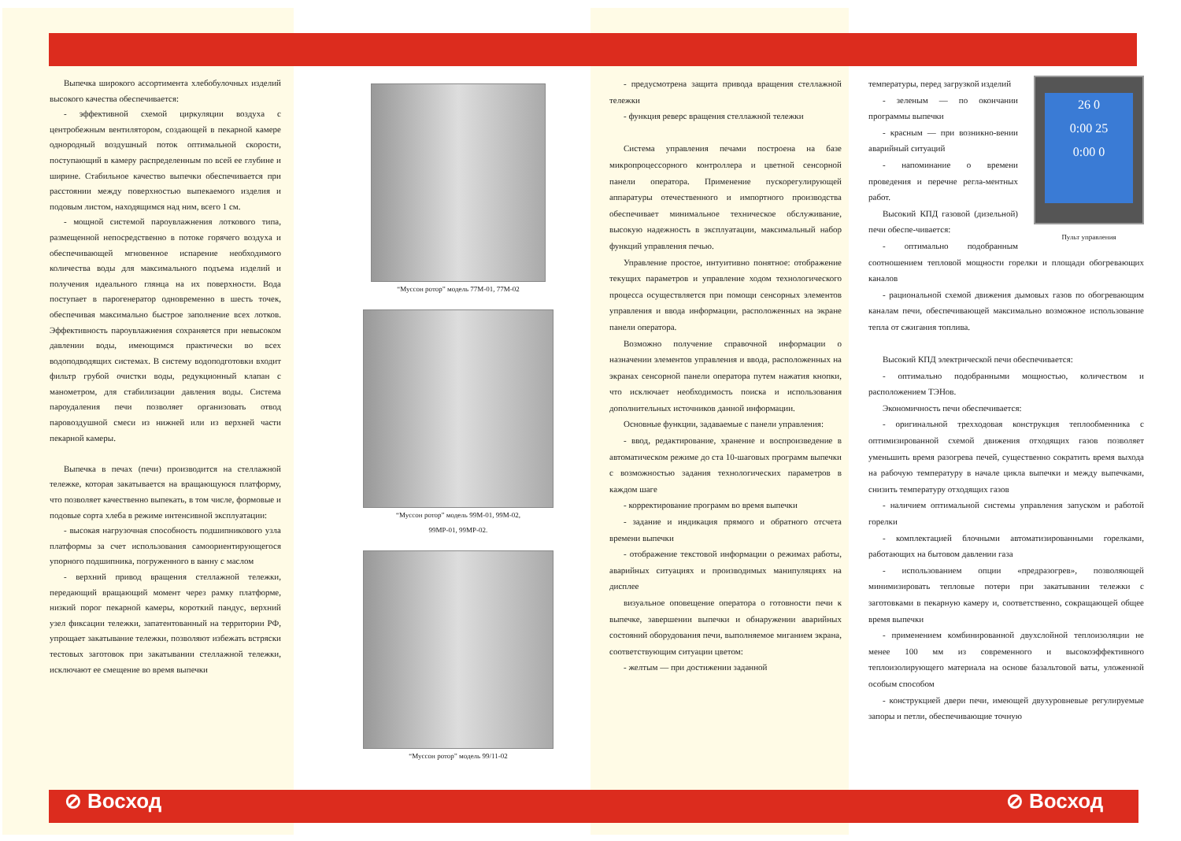⊘ Восход ⊘ Восход
Выпечка широкого ассортимента хлебобулочных изделий высокого качества обеспечивается:
- эффективной схемой циркуляции воздуха с центробежным вентилятором, создающей в пекарной камере однородный воздушный поток оптимальной скорости, поступающий в камеру распределенным по всей ее глубине и ширине. Стабильное качество выпечки обеспечивается при расстоянии между поверхностью выпекаемого изделия и подовым листом, находящимся над ним, всего 1 см.
- мощной системой пароувлажнения лоткового типа, размещенной непосредственно в потоке горячего воздуха и обеспечивающей мгновенное испарение необходимого количества воды для максимального подъема изделий и получения идеального глянца на их поверхности. Вода поступает в парогенератор одновременно в шесть точек, обеспечивая максимально быстрое заполнение всех лотков. Эффективность пароувлажнения сохраняется при невысоком давлении воды, имеющимся практически во всех водоподводящих системах. В систему водоподготовки входит фильтр грубой очистки воды, редукционный клапан с манометром, для стабилизации давления воды. Система пароудаления печи позволяет организовать отвод паровоздушной смеси из нижней или из верхней части пекарной камеры.
Выпечка в печах (печи) производится на стеллажной тележке, которая закатывается на вращающуюся платформу, что позволяет качественно выпекать, в том числе, формовые и подовые сорта хлеба в режиме интенсивной эксплуатации:
- высокая нагрузочная способность подшипникового узла платформы за счет использования самоориентирующегося упорного подшипника, погруженного в ванну с маслом
- верхний привод вращения стеллажной тележки, передающий вращающий момент через рамку платформе, низкий порог пекарной камеры, короткий пандус, верхний узел фиксации тележки, запатентованный на территории РФ, упрощает закатывание тележки, позволяют избежать встряски тестовых заготовок при закатывании стеллажной тележки, исключают ее смещение во время выпечки
“Муссон ротор” модель 77М-01, 77М-02
“Муссон ротор” модель 99М-01, 99М-02,
99МР-01, 99МР-02.
“Муссон ротор” модель 99/11-02
- предусмотрена защита привода вращения стеллажной тележки
- функция реверс вращения стеллажной тележки
Система управления печами построена на базе микропроцессорного контроллера и цветной сенсорной панели оператора. Применение пускорегулирующей аппаратуры отечественного и импортного производства обеспечивает минимальное техническое обслуживание, высокую надежность в эксплуатации, максимальный набор функций управления печью.
Управление простое, интуитивно понятное: отображение текущих параметров и управление ходом технологического процесса осуществляется при помощи сенсорных элементов управления и ввода информации, расположенных на экране панели оператора.
Возможно получение справочной информации о назначении элементов управления и ввода, расположенных на экранах сенсорной панели оператора путем нажатия кнопки, что исключает необходимость поиска и использования дополнительных источников данной информации.
Основные функции, задаваемые с панели управления:
- ввод, редактирование, хранение и воспроизведение в автоматическом режиме до ста 10-шаговых программ выпечки с возможностью задания технологических параметров в каждом шаге
- корректирование программ во время выпечки
- задание и индикация прямого и обратного отсчета времени выпечки
- отображение текстовой информации о режимах работы, аварийных ситуациях и производимых манипуляциях на дисплее
визуальное оповещение оператора о готовности печи к выпечке, завершении выпечки и обнаружении аварийных состояний оборудования печи, выполняемое миганием экрана, соответствующим ситуации цветом:
- желтым — при достижении заданной
26 0
0:00 25
0:00 0
Пульт управления
температуры, перед загрузкой изделий
- зеленым — по окончании программы выпечки
- красным — при возникно-вении аварийный ситуаций
- напоминание о времени проведения и перечне регла-ментных работ.
Высокий КПД газовой (дизельной) печи обеспе-чивается:
- оптимально подобранным соотношением тепловой мощности горелки и площади обогревающих каналов
- рациональной схемой движения дымовых газов по обогревающим каналам печи, обеспечивающей максимально возможное использование тепла от сжигания топлива.
Высокий КПД электрической печи обеспечивается:
- оптимально подобранными мощностью, количеством и расположением ТЭНов.
Экономичность печи обеспечивается:
- оригинальной трехходовая конструкция теплообменника с оптимизированной схемой движения отходящих газов позволяет уменьшить время разогрева печей, существенно сократить время выхода на рабочую температуру в начале цикла выпечки и между выпечками, снизить температуру отходящих газов
- наличием оптимальной системы управления запуском и работой горелки
- комплектацией блочными автоматизированными горелками, работающих на бытовом давлении газа
- использованием опции «предразогрев», позволяющей минимизировать тепловые потери при закатывании тележки с заготовками в пекарную камеру и, соответственно, сокращающей общее время выпечки
- применением комбинированной двухслойной теплоизоляции не менее 100 мм из современного и высокоэффективного теплоизолирующего материала на основе базальтовой ваты, уложенной особым способом
- конструкцией двери печи, имеющей двухуровневые регулируемые запоры и петли, обеспечивающие точную